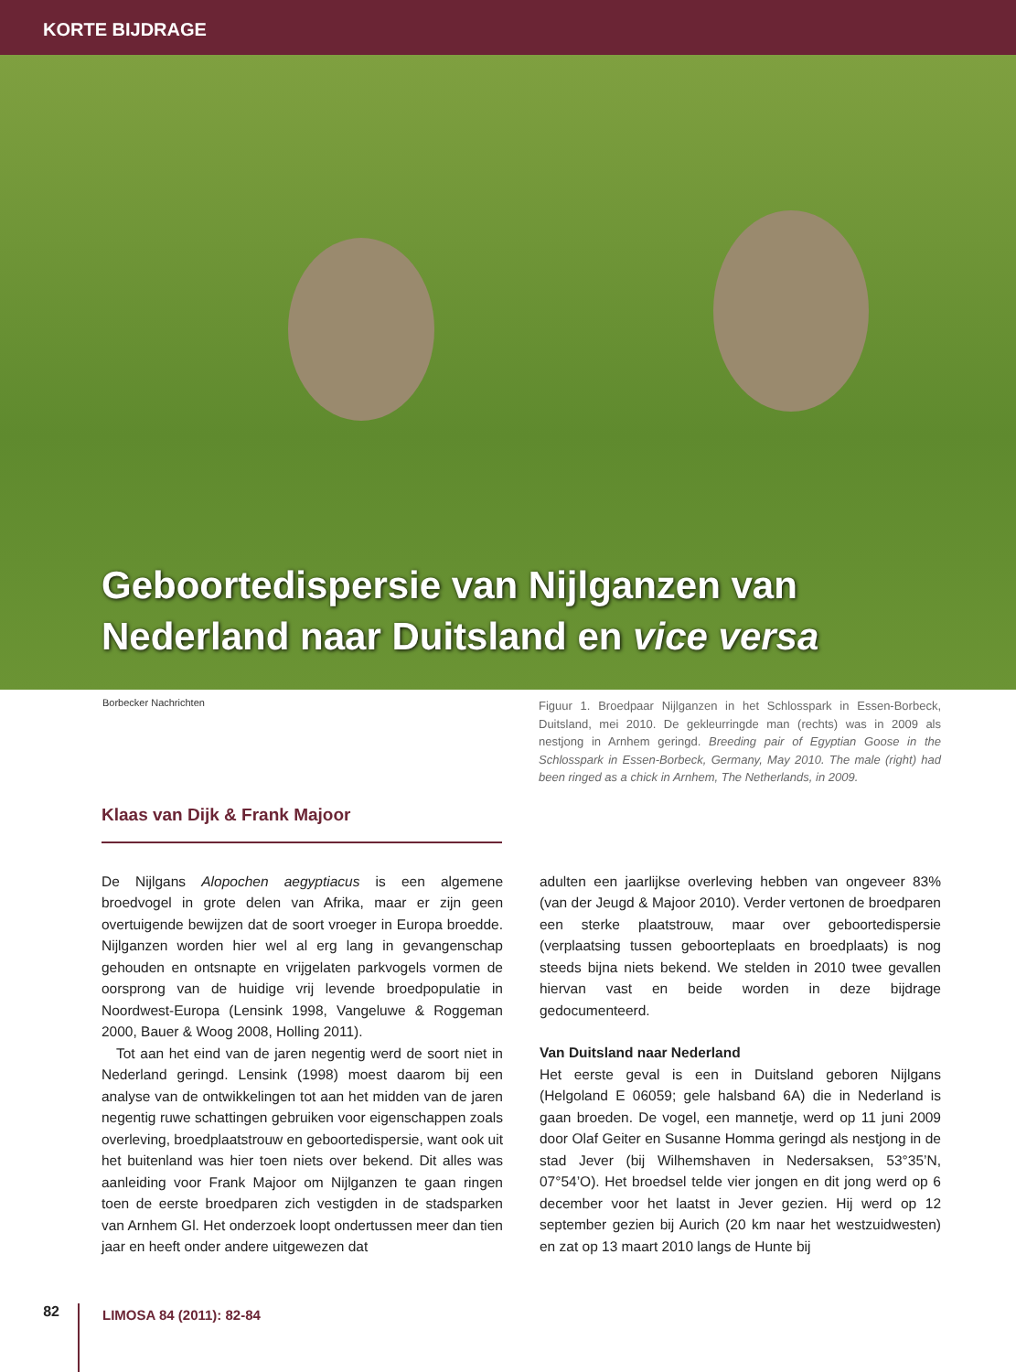KORTE BIJDRAGE
Geboortedispersie van Nijlganzen van
Nederland naar Duitsland en vice versa
Borbecker Nachrichten
Figuur 1. Broedpaar Nijlganzen in het Schlosspark in Essen-Borbeck, Duitsland, mei 2010. De gekleurringde man (rechts) was in 2009 als nestjong in Arnhem geringd. Breeding pair of Egyptian Goose in the Schlosspark in Essen-Borbeck, Germany, May 2010. The male (right) had been ringed as a chick in Arnhem, The Netherlands, in 2009.
Klaas van Dijk & Frank Majoor
De Nijlgans Alopochen aegyptiacus is een algemene broedvogel in grote delen van Afrika, maar er zijn geen overtuigende bewijzen dat de soort vroeger in Europa broedde. Nijlganzen worden hier wel al erg lang in gevangenschap gehouden en ontsnapte en vrijgelaten parkvogels vormen de oorsprong van de huidige vrij levende broedpopulatie in Noordwest-Europa (Lensink 1998, Vangeluwe & Roggeman 2000, Bauer & Woog 2008, Holling 2011).
Tot aan het eind van de jaren negentig werd de soort niet in Nederland geringd. Lensink (1998) moest daarom bij een analyse van de ontwikkelingen tot aan het midden van de jaren negentig ruwe schattingen gebruiken voor eigenschappen zoals overleving, broedplaatstrouw en geboortedispersie, want ook uit het buitenland was hier toen niets over bekend. Dit alles was aanleiding voor Frank Majoor om Nijlganzen te gaan ringen toen de eerste broedparen zich vestigden in de stadsparken van Arnhem Gl. Het onderzoek loopt ondertussen meer dan tien jaar en heeft onder andere uitgewezen dat
adulten een jaarlijkse overleving hebben van ongeveer 83% (van der Jeugd & Majoor 2010). Verder vertonen de broedparen een sterke plaatstrouw, maar over geboortedispersie (verplaatsing tussen geboorteplaats en broedplaats) is nog steeds bijna niets bekend. We stelden in 2010 twee gevallen hiervan vast en beide worden in deze bijdrage gedocumenteerd.
Van Duitsland naar Nederland
Het eerste geval is een in Duitsland geboren Nijlgans (Helgoland E 06059; gele halsband 6A) die in Nederland is gaan broeden. De vogel, een mannetje, werd op 11 juni 2009 door Olaf Geiter en Susanne Homma geringd als nestjong in de stad Jever (bij Wilhemshaven in Nedersaksen, 53°35’N, 07°54’O). Het broedsel telde vier jongen en dit jong werd op 6 december voor het laatst in Jever gezien. Hij werd op 12 september gezien bij Aurich (20 km naar het westzuidwesten) en zat op 13 maart 2010 langs de Hunte bij
82
LIMOSA 84 (2011): 82-84